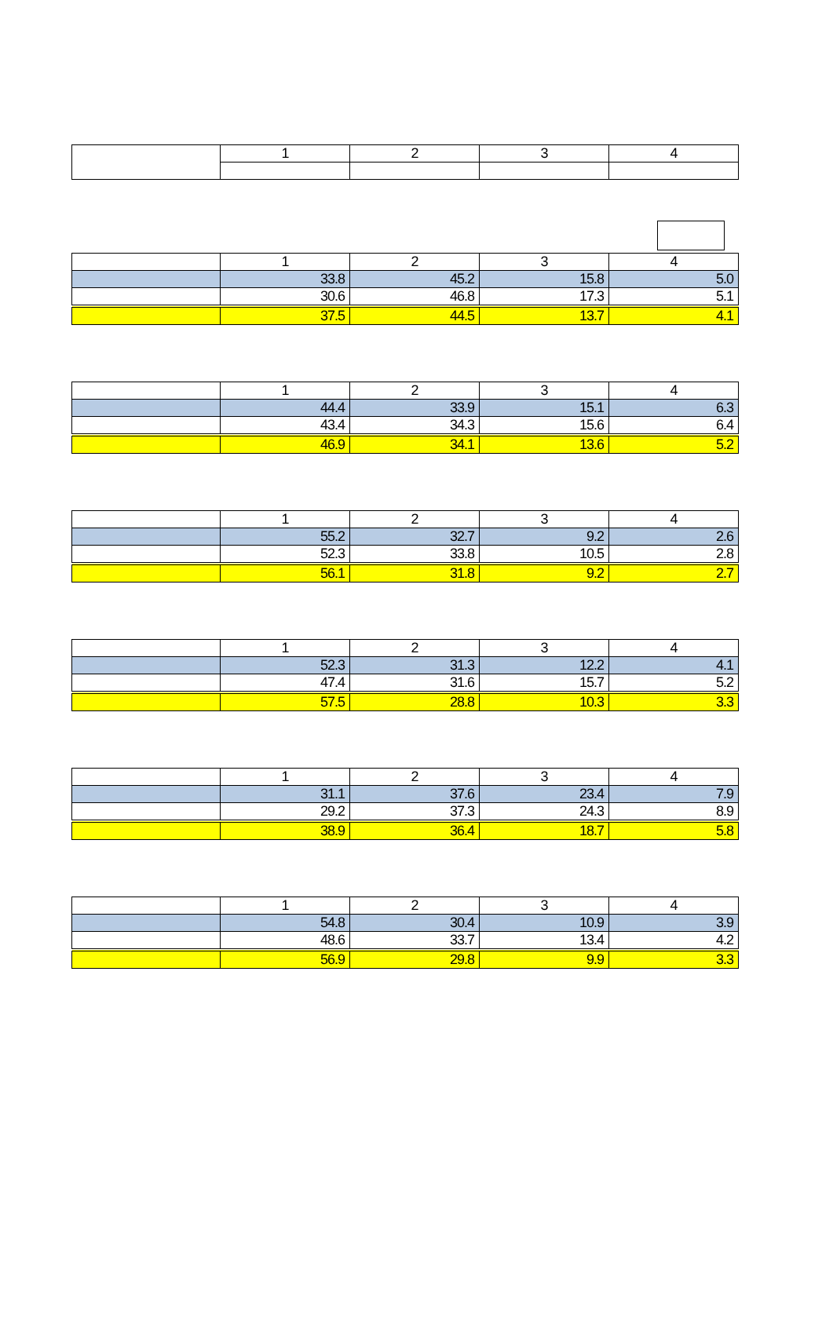| | 1 | 2 | 3 | 4 |
| | 1 | 2 | 3 | 4 |
| | 33.8 | 45.2 | 15.8 | 5.0 |
| | 30.6 | 46.8 | 17.3 | 5.1 |
| | 37.5 | 44.5 | 13.7 | 4.1 |
| | 1 | 2 | 3 | 4 |
| | 44.4 | 33.9 | 15.1 | 6.3 |
| | 43.4 | 34.3 | 15.6 | 6.4 |
| | 46.9 | 34.1 | 13.6 | 5.2 |
| | 1 | 2 | 3 | 4 |
| | 55.2 | 32.7 | 9.2 | 2.6 |
| | 52.3 | 33.8 | 10.5 | 2.8 |
| | 56.1 | 31.8 | 9.2 | 2.7 |
| | 1 | 2 | 3 | 4 |
| | 52.3 | 31.3 | 12.2 | 4.1 |
| | 47.4 | 31.6 | 15.7 | 5.2 |
| | 57.5 | 28.8 | 10.3 | 3.3 |
| | 1 | 2 | 3 | 4 |
| | 31.1 | 37.6 | 23.4 | 7.9 |
| | 29.2 | 37.3 | 24.3 | 8.9 |
| | 38.9 | 36.4 | 18.7 | 5.8 |
| | 1 | 2 | 3 | 4 |
| | 54.8 | 30.4 | 10.9 | 3.9 |
| | 48.6 | 33.7 | 13.4 | 4.2 |
| | 56.9 | 29.8 | 9.9 | 3.3 |